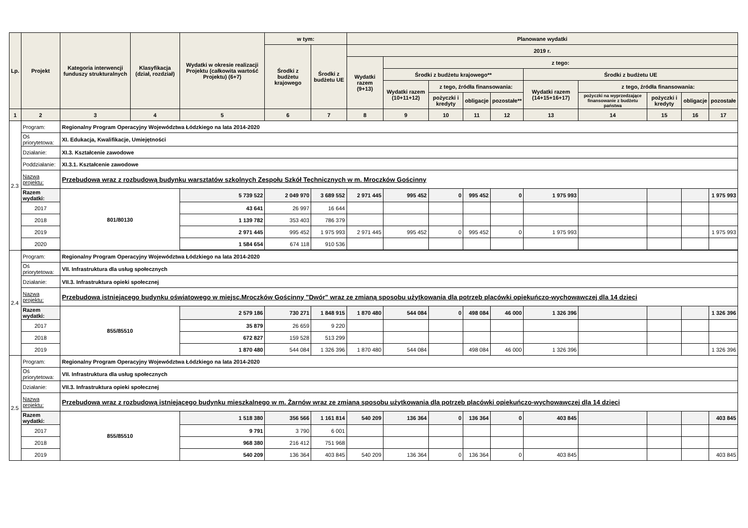| Lp. | Projekt | Kategoria interwencji funduszy strukturalnych | Klasyfikacja (dział, rozdział) | Wydatki w okresie realizacji Projektu (całkowita wartość Projektu) (6+7) | w tym: | | Planowane wydatki | | | | | | | | | |
| --- | --- | --- | --- | --- | --- | --- | --- | --- | --- | --- | --- | --- | --- | --- | --- | --- |
| | | | | | Środki z budżetu krajowego | Środki z budżetu UE | 2019 r. | | | | | | | | | |
| | | | | | | | Wydatki razem (9+13) | z tego: | | | | | | | | |
| | | | | | | | | Środki z budżetu krajowego** | | | | Środki z budżetu UE | | | | |
| | | | | | | | | Wydatki razem (10+11+12) | z tego, źródła finansowania: | | | Wydatki razem (14+15+16+17) | z tego, źródła finansowania: | | | |
| | | | | | | | | | pożyczki i kredyty | obligacje | pozostałe** | | pożyczki na wyprzedzające finansowanie z budżetu państwa | pożyczki i kredyty | obligacje | pozostałe |
| 1 | 2 | 3 | 4 | 5 | 6 | 7 | 8 | 9 | 10 | 11 | 12 | 13 | 14 | 15 | 16 | 17 |
| 2.3 | Program: | Regionalny Program Operacyjny Województwa Łódzkiego na lata 2014-2020 | | | | | | | | | | | | | | |
| | Oś priorytetowa: | XI. Edukacja, Kwalifikacje, Umiejętności | | | | | | | | | | | | | | |
| | Działanie: | XI.3. Kształcenie zawodowe | | | | | | | | | | | | | | |
| | Poddziałanie: | XI.3.1. Kształcenie zawodowe | | | | | | | | | | | | | | |
| | Nazwa projektu: | Przebudowa wraz z rozbudową budynku warsztatów szkolnych Zespołu Szkół Technicznych w m. Mroczków Gościnny | | | | | | | | | | | | | | |
| | Razem wydatki: | 801/80130 | | 5 739 522 | 2 049 970 | 3 689 552 | 2 971 445 | 995 452 | 0 | 995 452 | 0 | 1 975 993 | | | | 1 975 993 |
| | 2017 | | | 43 641 | 26 997 | 16 644 | | | | | | | | | | |
| | 2018 | | | 1 139 782 | 353 403 | 786 379 | | | | | | | | | | |
| | 2019 | | | 2 971 445 | 995 452 | 1 975 993 | 2 971 445 | 995 452 | 0 | 995 452 | 0 | 1 975 993 | | | | 1 975 993 |
| | 2020 | | | 1 584 654 | 674 118 | 910 536 | | | | | | | | | | |
| 2.4 | Program: | Regionalny Program Operacyjny Województwa Łódzkiego na lata 2014-2020 | | | | | | | | | | | | | | |
| | Oś priorytetowa: | VII. Infrastruktura dla usług społecznych | | | | | | | | | | | | | | |
| | Działanie: | VII.3. Infrastruktura opieki społecznej | | | | | | | | | | | | | | |
| | Nazwa projektu: | Przebudowa istniejącego budynku oświatowego w miejsc.Mroczków Gościnny "Dwór" wraz ze zmianą sposobu użytkowania dla potrzeb placówki opiekuńczo-wychowawczej dla 14 dzieci | | | | | | | | | | | | | | |
| | Razem wydatki: | 855/85510 | | 2 579 186 | 730 271 | 1 848 915 | 1 870 480 | 544 084 | 0 | 498 084 | 46 000 | 1 326 396 | | | | 1 326 396 |
| | 2017 | | | 35 879 | 26 659 | 9 220 | | | | | | | | | | |
| | 2018 | | | 672 827 | 159 528 | 513 299 | | | | | | | | | | |
| | 2019 | | | 1 870 480 | 544 084 | 1 326 396 | 1 870 480 | 544 084 | | 498 084 | 46 000 | 1 326 396 | | | | 1 326 396 |
| 2.5 | Program: | Regionalny Program Operacyjny Województwa Łódzkiego na lata 2014-2020 | | | | | | | | | | | | | | |
| | Oś priorytetowa: | VII. Infrastruktura dla usług społecznych | | | | | | | | | | | | | | |
| | Działanie: | VII.3. Infrastruktura opieki społecznej | | | | | | | | | | | | | | |
| | Nazwa projektu: | Przebudowa wraz z rozbudową istniejącego budynku mieszkalnego w m. Żarnów wraz ze zmianą sposobu użytkowania dla potrzeb placówki opiekuńczo-wychowawczej dla 14 dzieci | | | | | | | | | | | | | | |
| | Razem wydatki: | 855/85510 | | 1 518 380 | 356 566 | 1 161 814 | 540 209 | 136 364 | 0 | 136 364 | 0 | 403 845 | | | | 403 845 |
| | 2017 | | | 9 791 | 3 790 | 6 001 | | | | | | | | | | |
| | 2018 | | | 968 380 | 216 412 | 751 968 | | | | | | | | | | |
| | 2019 | | | 540 209 | 136 364 | 403 845 | 540 209 | 136 364 | 0 | 136 364 | 0 | 403 845 | | | | 403 845 |